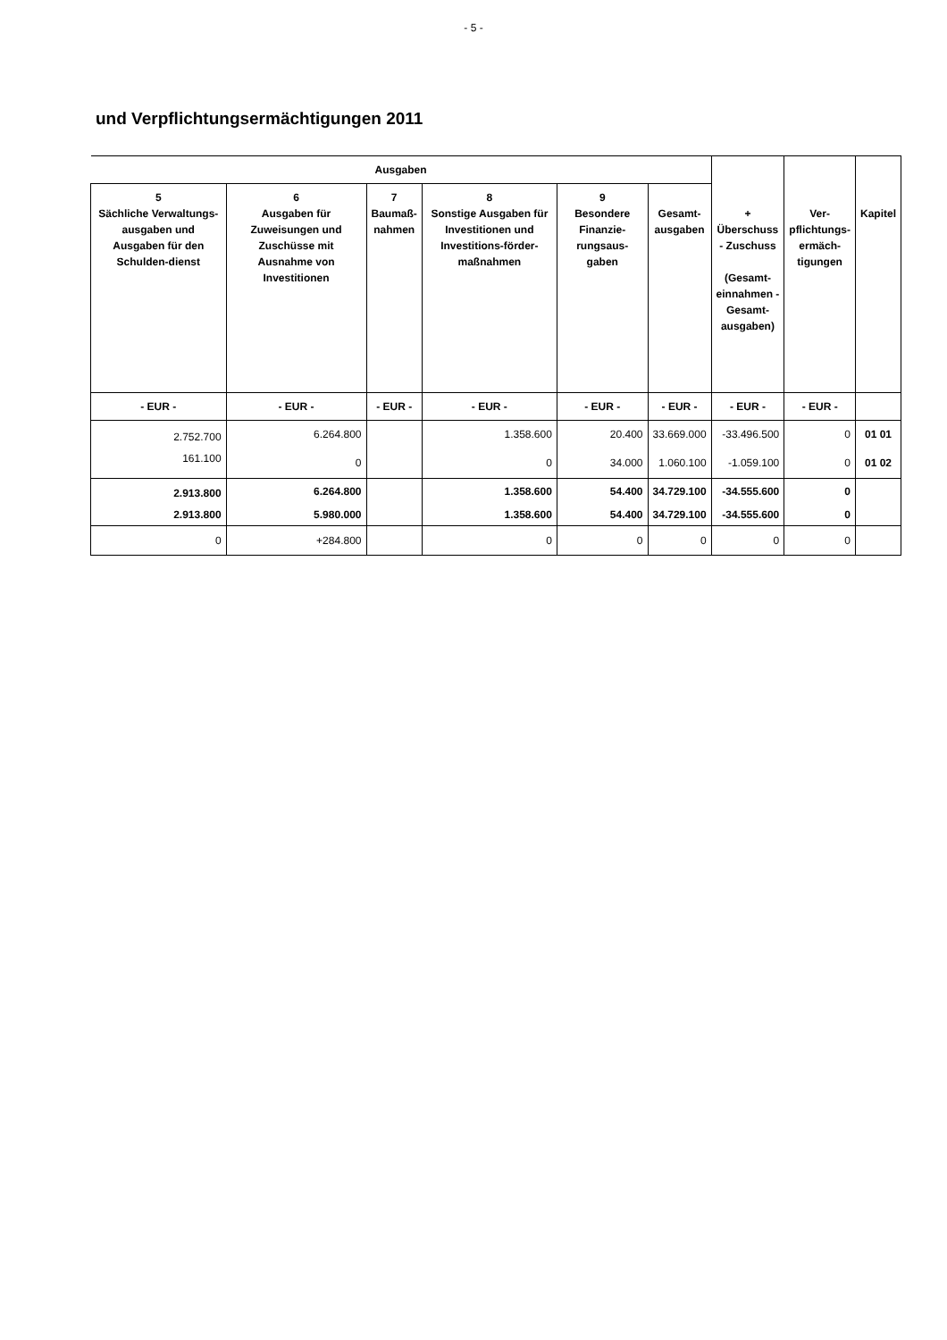- 5 -
und Verpflichtungsermächtigungen 2011
| Ausgaben | | | | | | + Überschuss - Zuschuss (Gesamt- einnahmen - Gesamt- ausgaben) | Ver- pflichtungs- ermäch- tigungen | Kapitel |
| --- | --- | --- | --- | --- | --- | --- | --- | --- |
| 5 Sächliche Verwaltungs-ausgaben und Ausgaben für den Schulden-dienst | 6 Ausgaben für Zuweisungen und Zuschüsse mit Ausnahme von Investitionen | 7 Baumaß- nahmen | 8 Sonstige Ausgaben für Investitionen und Investitions-förder-maßnahmen | 9 Besondere Finanzie-rungsaus-gaben | Gesamt- ausgaben | | | |
| - EUR - | - EUR - | - EUR - | - EUR - | - EUR - | - EUR - | - EUR - | - EUR - | |
| 2.752.700 | 6.264.800 | | 1.358.600 | 20.400 | 33.669.000 | -33.496.500 | 0 | 01 01 |
| 161.100 | 0 | | 0 | 34.000 | 1.060.100 | -1.059.100 | 0 | 01 02 |
| 2.913.800 | 6.264.800 | | 1.358.600 | 54.400 | 34.729.100 | -34.555.600 | 0 | |
| 2.913.800 | 5.980.000 | | 1.358.600 | 54.400 | 34.729.100 | -34.555.600 | 0 | |
| 0 | +284.800 | | 0 | 0 | 0 | 0 | 0 | |